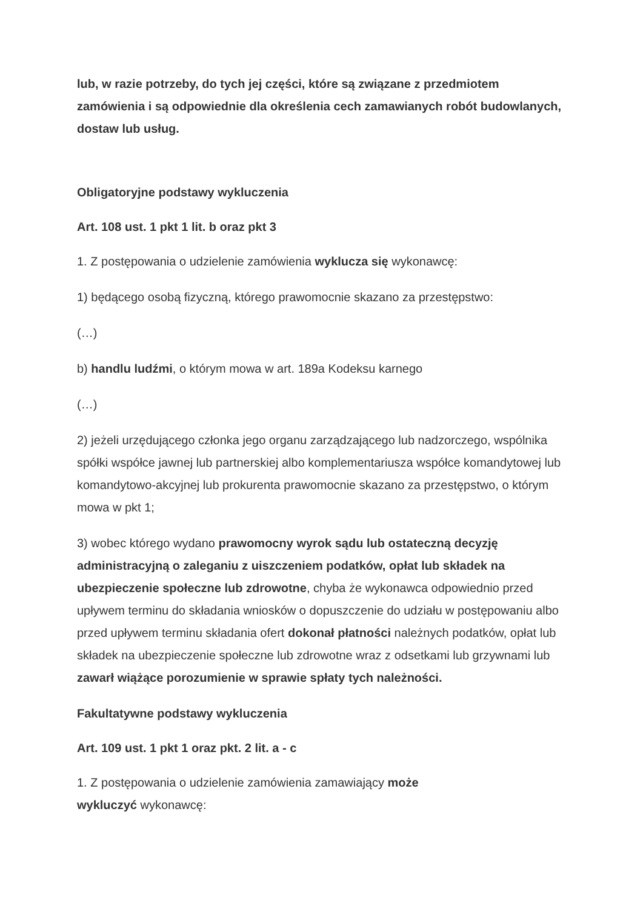lub, w razie potrzeby, do tych jej części, które są związane z przedmiotem zamówienia i są odpowiednie dla określenia cech zamawianych robót budowlanych, dostaw lub usług.
Obligatoryjne podstawy wykluczenia
Art. 108 ust. 1 pkt 1 lit. b oraz pkt 3
1. Z postępowania o udzielenie zamówienia wyklucza się wykonawcę:
1) będącego osobą fizyczną, którego prawomocnie skazano za przestępstwo:
(…)
b) handlu ludźmi, o którym mowa w art. 189a Kodeksu karnego
(…)
2) jeżeli urzędującego członka jego organu zarządzającego lub nadzorczego, wspólnika spółki współce jawnej lub partnerskiej albo komplementariusza współce komandytowej lub komandytowo-akcyjnej lub prokurenta prawomocnie skazano za przestępstwo, o którym mowa w pkt 1;
3) wobec którego wydano prawomocny wyrok sądu lub ostateczną decyzję administracyjną o zaleganiu z uiszczeniem podatków, opłat lub składek na ubezpieczenie społeczne lub zdrowotne, chyba że wykonawca odpowiednio przed upływem terminu do składania wniosków o dopuszczenie do udziału w postępowaniu albo przed upływem terminu składania ofert dokonał płatności należnych podatków, opłat lub składek na ubezpieczenie społeczne lub zdrowotne wraz z odsetkami lub grzywnami lub zawarł wiążące porozumienie w sprawie spłaty tych należności.
Fakultatywne podstawy wykluczenia
Art. 109 ust. 1 pkt 1 oraz pkt. 2 lit. a - c
1. Z postępowania o udzielenie zamówienia zamawiający może
wykluczyć wykonawcę: